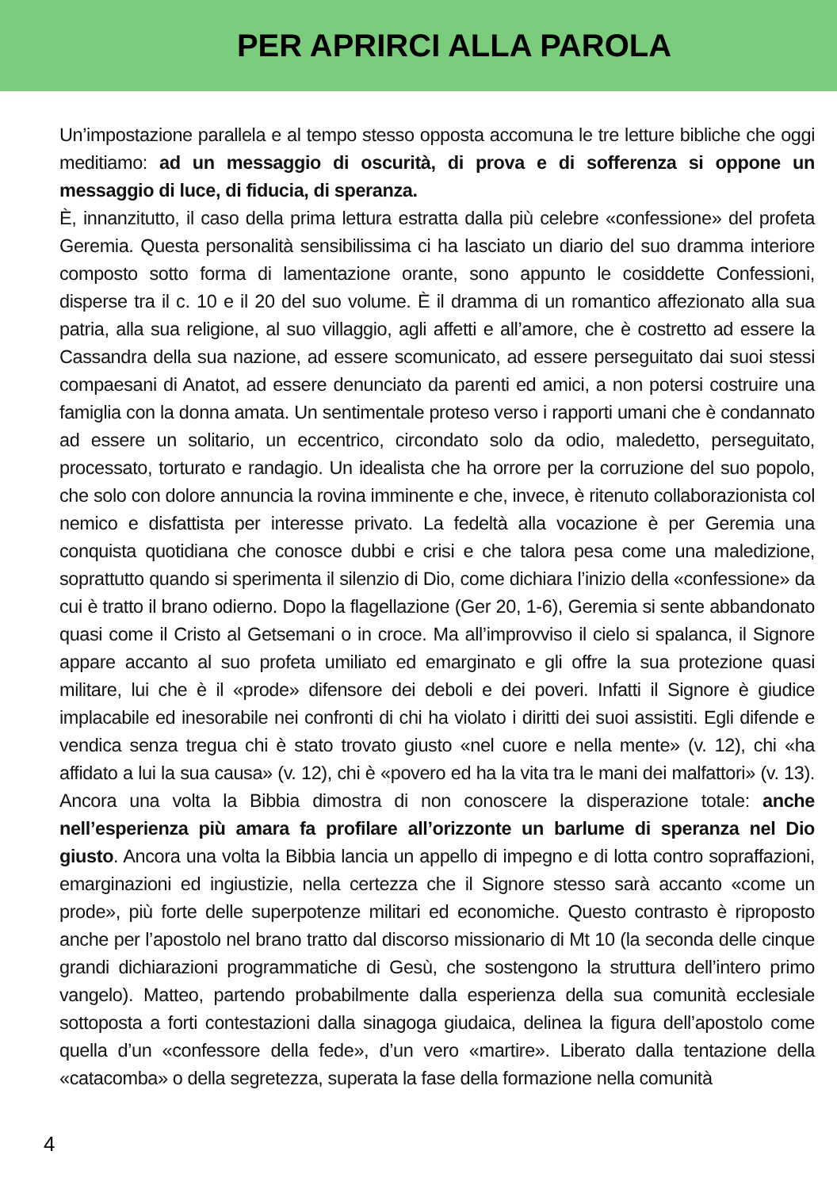PER APRIRCI ALLA PAROLA
Un’impostazione parallela e al tempo stesso opposta accomuna le tre letture bibliche che oggi meditiamo: ad un messaggio di oscurità, di prova e di sofferenza si oppone un messaggio di luce, di fiducia, di speranza.
È, innanzitutto, il caso della prima lettura estratta dalla più celebre «confessione» del profeta Geremia. Questa personalità sensibilissima ci ha lasciato un diario del suo dramma interiore composto sotto forma di lamentazione orante, sono appunto le cosiddette Confessioni, disperse tra il c. 10 e il 20 del suo volume. È il dramma di un romantico affezionato alla sua patria, alla sua religione, al suo villaggio, agli affetti e all’amore, che è costretto ad essere la Cassandra della sua nazione, ad essere scomunicato, ad essere perseguitato dai suoi stessi compaesani di Anatot, ad essere denunciato da parenti ed amici, a non potersi costruire una famiglia con la donna amata. Un sentimentale proteso verso i rapporti umani che è condannato ad essere un solitario, un eccentrico, circondato solo da odio, maledetto, perseguitato, processato, torturato e randagio. Un idealista che ha orrore per la corruzione del suo popolo, che solo con dolore annuncia la rovina imminente e che, invece, è ritenuto collaborazionista col nemico e disfattista per interesse privato. La fedeltà alla vocazione è per Geremia una conquista quotidiana che conosce dubbi e crisi e che talora pesa come una maledizione, soprattutto quando si sperimenta il silenzio di Dio, come dichiara l’inizio della «confessione» da cui è tratto il brano odierno. Dopo la flagellazione (Ger 20, 1-6), Geremia si sente abbandonato quasi come il Cristo al Getsemani o in croce. Ma all’improvviso il cielo si spalanca, il Signore appare accanto al suo profeta umiliato ed emarginato e gli offre la sua protezione quasi militare, lui che è il «prode» difensore dei deboli e dei poveri. Infatti il Signore è giudice implacabile ed inesorabile nei confronti di chi ha violato i diritti dei suoi assistiti. Egli difende e vendica senza tregua chi è stato trovato giusto «nel cuore e nella mente» (v. 12), chi «ha affidato a lui la sua causa» (v. 12), chi è «povero ed ha la vita tra le mani dei malfattori» (v. 13). Ancora una volta la Bibbia dimostra di non conoscere la disperazione totale: anche nell’esperienza più amara fa profilare all’orizzonte un barlume di speranza nel Dio giusto. Ancora una volta la Bibbia lancia un appello di impegno e di lotta contro sopraffazioni, emarginazioni ed ingiustizie, nella certezza che il Signore stesso sarà accanto «come un prode», più forte delle superpotenze militari ed economiche. Questo contrasto è riproposto anche per l’apostolo nel brano tratto dal discorso missionario di Mt 10 (la seconda delle cinque grandi dichiarazioni programmatiche di Gesù, che sostengono la struttura dell’intero primo vangelo). Matteo, partendo probabilmente dalla esperienza della sua comunità ecclesiale sottoposta a forti contestazioni dalla sinagoga giudaica, delinea la figura dell’apostolo come quella d’un «confessore della fede», d’un vero «martire». Liberato dalla tentazione della «catacomba» o della segretezza, superata la fase della formazione nella comunità
4